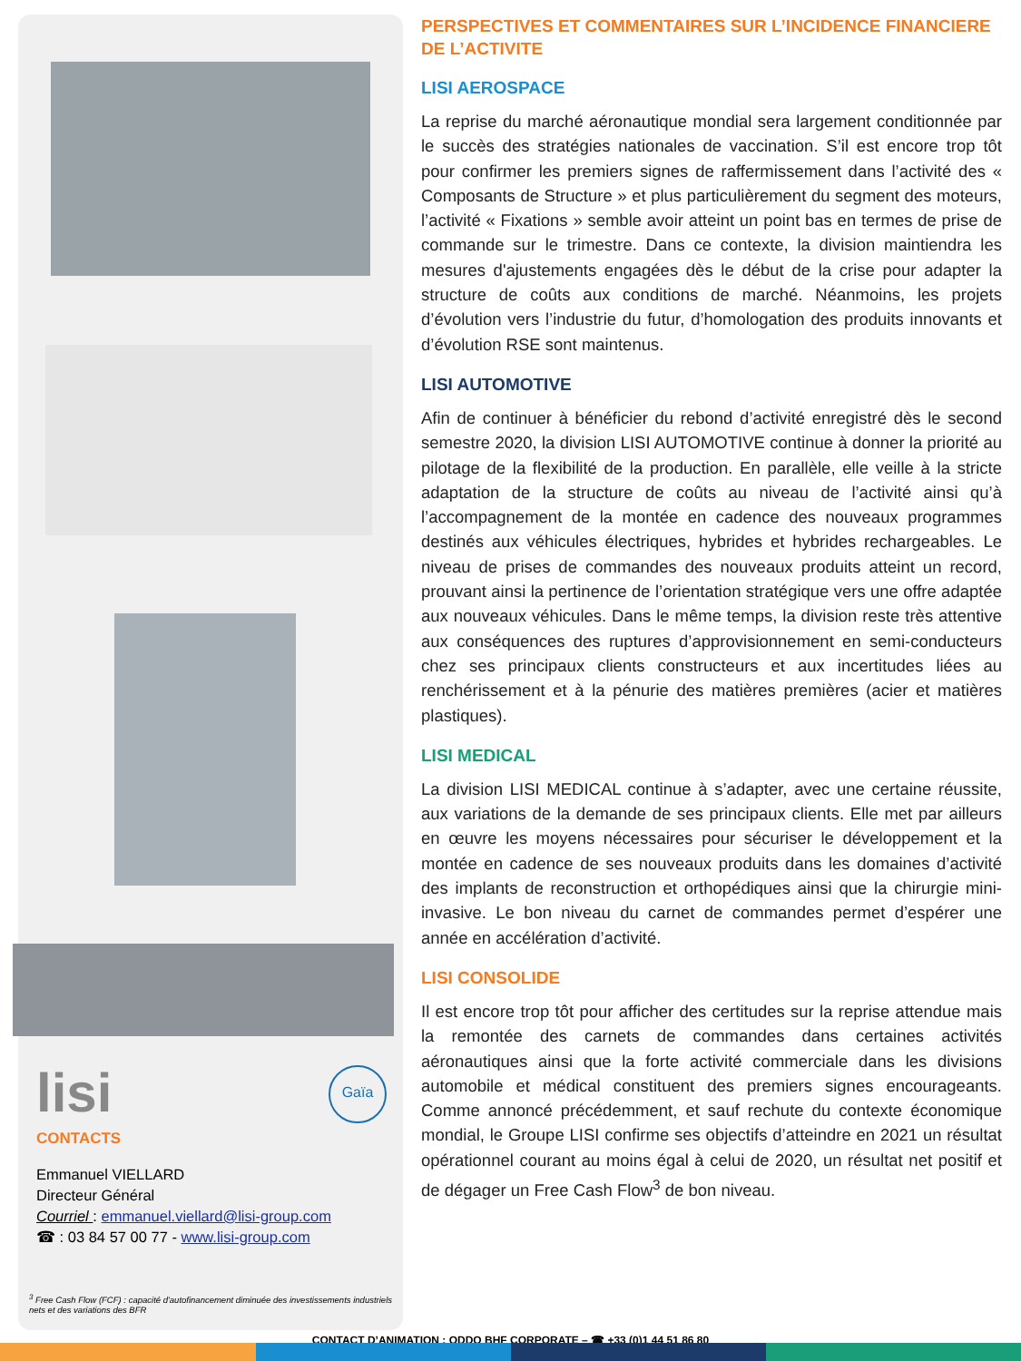lisi Gaïa
CONTACTS
Emmanuel VIELLARD
Directeur Général
Courriel : emmanuel.viellard@lisi-group.com
☎ : 03 84 57 00 77 - www.lisi-group.com
<sup>3</sup> Free Cash Flow (FCF) : capacité d'autofinancement diminuée des investissements industriels nets et des variations des BFR
PERSPECTIVES ET COMMENTAIRES SUR L’INCIDENCE FINANCIERE DE L’ACTIVITE
LISI AEROSPACE
La reprise du marché aéronautique mondial sera largement conditionnée par le succès des stratégies nationales de vaccination. S’il est encore trop tôt pour confirmer les premiers signes de raffermissement dans l’activité des « Composants de Structure » et plus particulièrement du segment des moteurs, l’activité « Fixations » semble avoir atteint un point bas en termes de prise de commande sur le trimestre. Dans ce contexte, la division maintiendra les mesures d'ajustements engagées dès le début de la crise pour adapter la structure de coûts aux conditions de marché. Néanmoins, les projets d’évolution vers l’industrie du futur, d’homologation des produits innovants et d’évolution RSE sont maintenus.
LISI AUTOMOTIVE
Afin de continuer à bénéficier du rebond d’activité enregistré dès le second semestre 2020, la division LISI AUTOMOTIVE continue à donner la priorité au pilotage de la flexibilité de la production. En parallèle, elle veille à la stricte adaptation de la structure de coûts au niveau de l’activité ainsi qu’à l’accompagnement de la montée en cadence des nouveaux programmes destinés aux véhicules électriques, hybrides et hybrides rechargeables. Le niveau de prises de commandes des nouveaux produits atteint un record, prouvant ainsi la pertinence de l’orientation stratégique vers une offre adaptée aux nouveaux véhicules. Dans le même temps, la division reste très attentive aux conséquences des ruptures d’approvisionnement en semi-conducteurs chez ses principaux clients constructeurs et aux incertitudes liées au renchérissement et à la pénurie des matières premières (acier et matières plastiques).
LISI MEDICAL
La division LISI MEDICAL continue à s’adapter, avec une certaine réussite, aux variations de la demande de ses principaux clients. Elle met par ailleurs en œuvre les moyens nécessaires pour sécuriser le développement et la montée en cadence de ses nouveaux produits dans les domaines d’activité des implants de reconstruction et orthopédiques ainsi que la chirurgie mini- invasive. Le bon niveau du carnet de commandes permet d’espérer une année en accélération d’activité.
LISI CONSOLIDE
Il est encore trop tôt pour afficher des certitudes sur la reprise attendue mais la remontée des carnets de commandes dans certaines activités aéronautiques ainsi que la forte activité commerciale dans les divisions automobile et médical constituent des premiers signes encourageants. Comme annoncé précédemment, et sauf rechute du contexte économique mondial, le Groupe LISI confirme ses objectifs d’atteindre en 2021 un résultat opérationnel courant au moins égal à celui de 2020, un résultat net positif et de dégager un Free Cash Flow<sup>3</sup> de bon niveau.
CONTACT D’ANIMATION : ODDO BHF CORPORATE – ☎ +33 (0)1 44 51 86 80